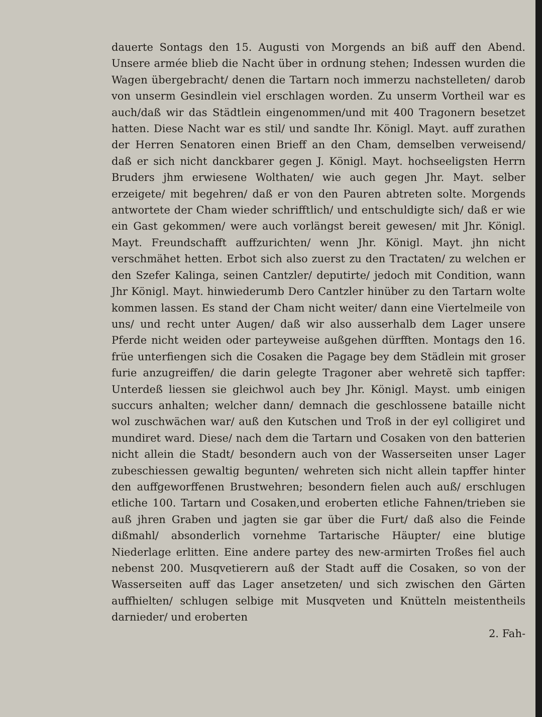dauerte Sontags den 15. Augusti von Morgends an biß auff den Abend. Unsere armée blieb die Nacht über in ordnung stehen; Indessen wurden die Wagen übergebracht/ denen die Tartarn noch immerzu nachstelleten/ darob von unserm Gesindlein viel erschlagen worden. Zu unserm Vortheil war es auch/daß wir das Städtlein eingenommen/und mit 400 Tragonern besetzet hatten. Diese Nacht war es stil/ und sandte Ihr. Königl. Mayt. auff zurathen der Herren Senatoren einen Brieff an den Cham, demselben verweisend/ daß er sich nicht danckbarer gegen J. Königl. Mayt. hochseeligsten Herrn Bruders jhm erwiesene Wolthaten/ wie auch gegen Jhr. Mayt. selber erzeigete/ mit begehren/ daß er von den Pauren abtreten solte. Morgends antwortete der Cham wieder schrifftlich/ und entschuldigte sich/ daß er wie ein Gast gekommen/ were auch vorlängst bereit gewesen/ mit Jhr. Königl. Mayt. Freundschafft auffzurichten/ wenn Jhr. Königl. Mayt. jhn nicht verschmähet hetten. Erbot sich also zuerst zu den Tractaten/ zu welchen er den Szefer Kalinga, seinen Cantzler/ deputirte/ jedoch mit Condition, wann Jhr Königl. Mayt. hinwiederumb Dero Cantzler hinüber zu den Tartarn wolte kommen lassen. Es stand der Cham nicht weiter/ dann eine Viertelmeile von uns/ und recht unter Augen/ daß wir also ausserhalb dem Lager unsere Pferde nicht weiden oder parteyweise außgehen dürfften. Montags den 16. früe unterfiengen sich die Cosaken die Pagage bey dem Städlein mit groser furie anzugreiffen/ die darin gelegte Tragoner aber wehretẽ sich tapffer: Unterdeß liessen sie gleichwol auch bey Jhr. Königl. Mayst. umb einigen succurs anhalten; welcher dann/ demnach die geschlossene bataille nicht wol zuschwächen war/ auß den Kutschen und Troß in der eyl colligiret und mundiret ward. Diese/ nach dem die Tartarn und Cosaken von den batterien nicht allein die Stadt/ besondern auch von der Wasserseiten unser Lager zubeschiessen gewaltig begunten/ wehreten sich nicht allein tapffer hinter den auffgeworffenen Brustwehren; besondern fielen auch auß/ erschlugen etliche 100. Tartarn und Cosaken,und eroberten etliche Fahnen/trieben sie auß jhren Graben und jagten sie gar über die Furt/ daß also die Feinde dißmahl/ absonderlich vornehme Tartarische Häupter/ eine blutige Niederlage erlitten. Eine andere partey des new-armirten Troßes fiel auch nebenst 200. Musqvetierern auß der Stadt auff die Cosaken, so von der Wasserseiten auff das Lager ansetzeten/ und sich zwischen den Gärten auffhielten/ schlugen selbige mit Musqveten und Knütteln meistentheils darnieder/ und eroberten
2. Fah-